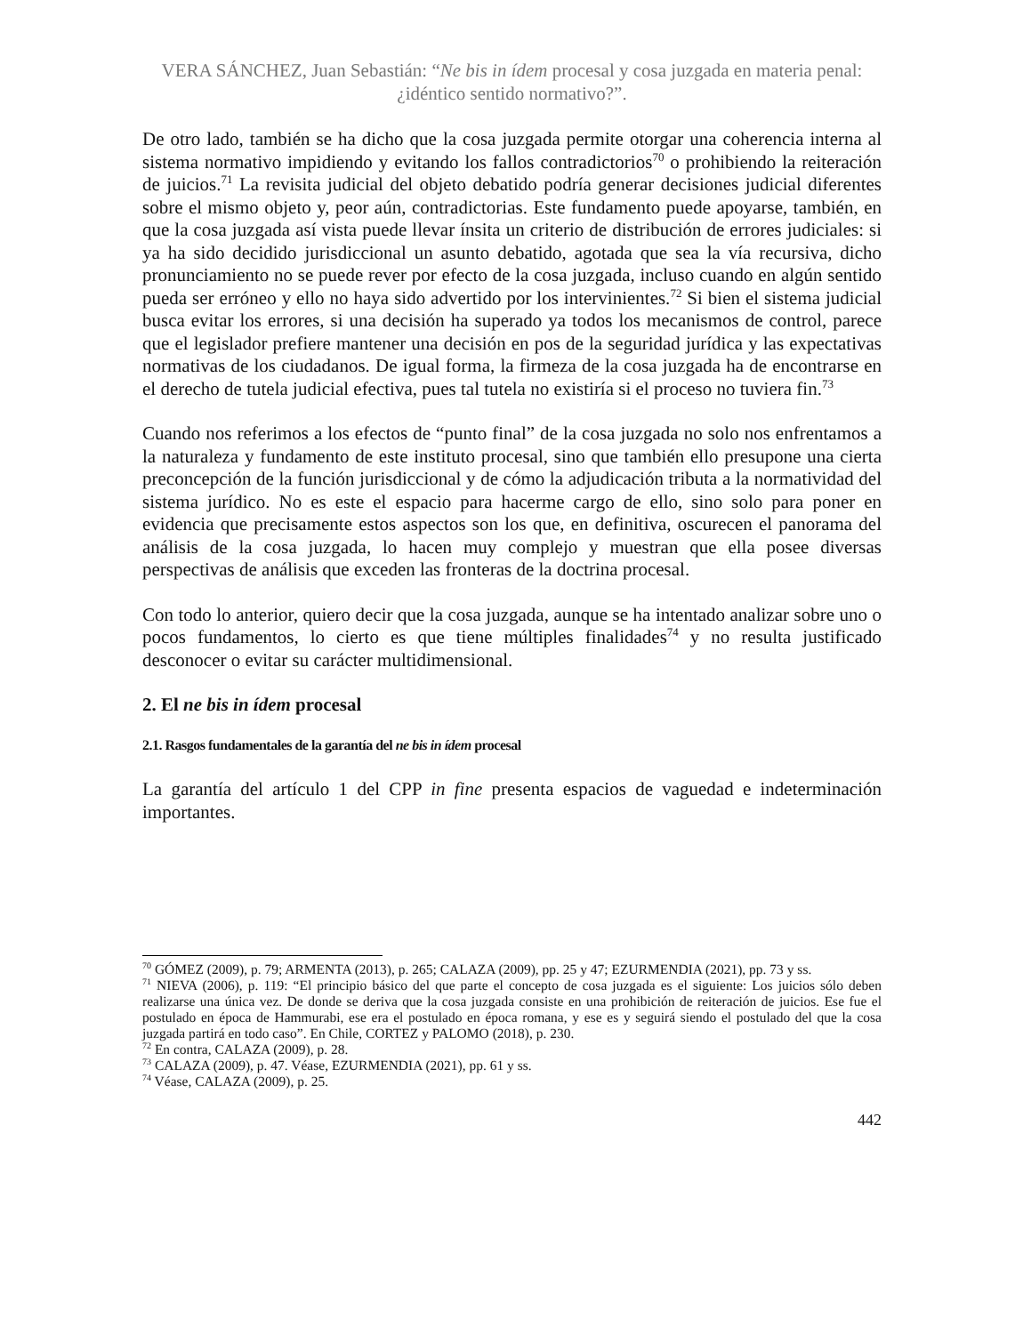VERA SÁNCHEZ, Juan Sebastián: “Ne bis in ídem procesal y cosa juzgada en materia penal: ¿idéntico sentido normativo?”.
De otro lado, también se ha dicho que la cosa juzgada permite otorgar una coherencia interna al sistema normativo impidiendo y evitando los fallos contradictorios<sup>70</sup> o prohibiendo la reiteración de juicios.<sup>71</sup> La revisita judicial del objeto debatido podría generar decisiones judicial diferentes sobre el mismo objeto y, peor aún, contradictorias. Este fundamento puede apoyarse, también, en que la cosa juzgada así vista puede llevar ínsita un criterio de distribución de errores judiciales: si ya ha sido decidido jurisdiccional un asunto debatido, agotada que sea la vía recursiva, dicho pronunciamiento no se puede rever por efecto de la cosa juzgada, incluso cuando en algún sentido pueda ser erróneo y ello no haya sido advertido por los intervinientes.<sup>72</sup> Si bien el sistema judicial busca evitar los errores, si una decisión ha superado ya todos los mecanismos de control, parece que el legislador prefiere mantener una decisión en pos de la seguridad jurídica y las expectativas normativas de los ciudadanos. De igual forma, la firmeza de la cosa juzgada ha de encontrarse en el derecho de tutela judicial efectiva, pues tal tutela no existiría si el proceso no tuviera fin.<sup>73</sup>
Cuando nos referimos a los efectos de “punto final” de la cosa juzgada no solo nos enfrentamos a la naturaleza y fundamento de este instituto procesal, sino que también ello presupone una cierta preconcepción de la función jurisdiccional y de cómo la adjudicación tributa a la normatividad del sistema jurídico. No es este el espacio para hacerme cargo de ello, sino solo para poner en evidencia que precisamente estos aspectos son los que, en definitiva, oscurecen el panorama del análisis de la cosa juzgada, lo hacen muy complejo y muestran que ella posee diversas perspectivas de análisis que exceden las fronteras de la doctrina procesal.
Con todo lo anterior, quiero decir que la cosa juzgada, aunque se ha intentado analizar sobre uno o pocos fundamentos, lo cierto es que tiene múltiples finalidades<sup>74</sup> y no resulta justificado desconocer o evitar su carácter multidimensional.
2. El ne bis in ídem procesal
2.1. Rasgos fundamentales de la garantía del ne bis in ídem procesal
La garantía del artículo 1 del CPP in fine presenta espacios de vaguedad e indeterminación importantes.
<sup>70</sup> GÓMEZ (2009), p. 79; ARMENTA (2013), p. 265; CALAZA (2009), pp. 25 y 47; EZURMENDIA (2021), pp. 73 y ss.
<sup>71</sup> NIEVA (2006), p. 119: “El principio básico del que parte el concepto de cosa juzgada es el siguiente: Los juicios sólo deben realizarse una única vez. De donde se deriva que la cosa juzgada consiste en una prohibición de reiteración de juicios. Ese fue el postulado en época de Hammurabi, ese era el postulado en época romana, y ese es y seguirá siendo el postulado del que la cosa juzgada partirá en todo caso”. En Chile, CORTEZ y PALOMO (2018), p. 230.
<sup>72</sup> En contra, CALAZA (2009), p. 28.
<sup>73</sup> CALAZA (2009), p. 47. Véase, EZURMENDIA (2021), pp. 61 y ss.
<sup>74</sup> Véase, CALAZA (2009), p. 25.
442